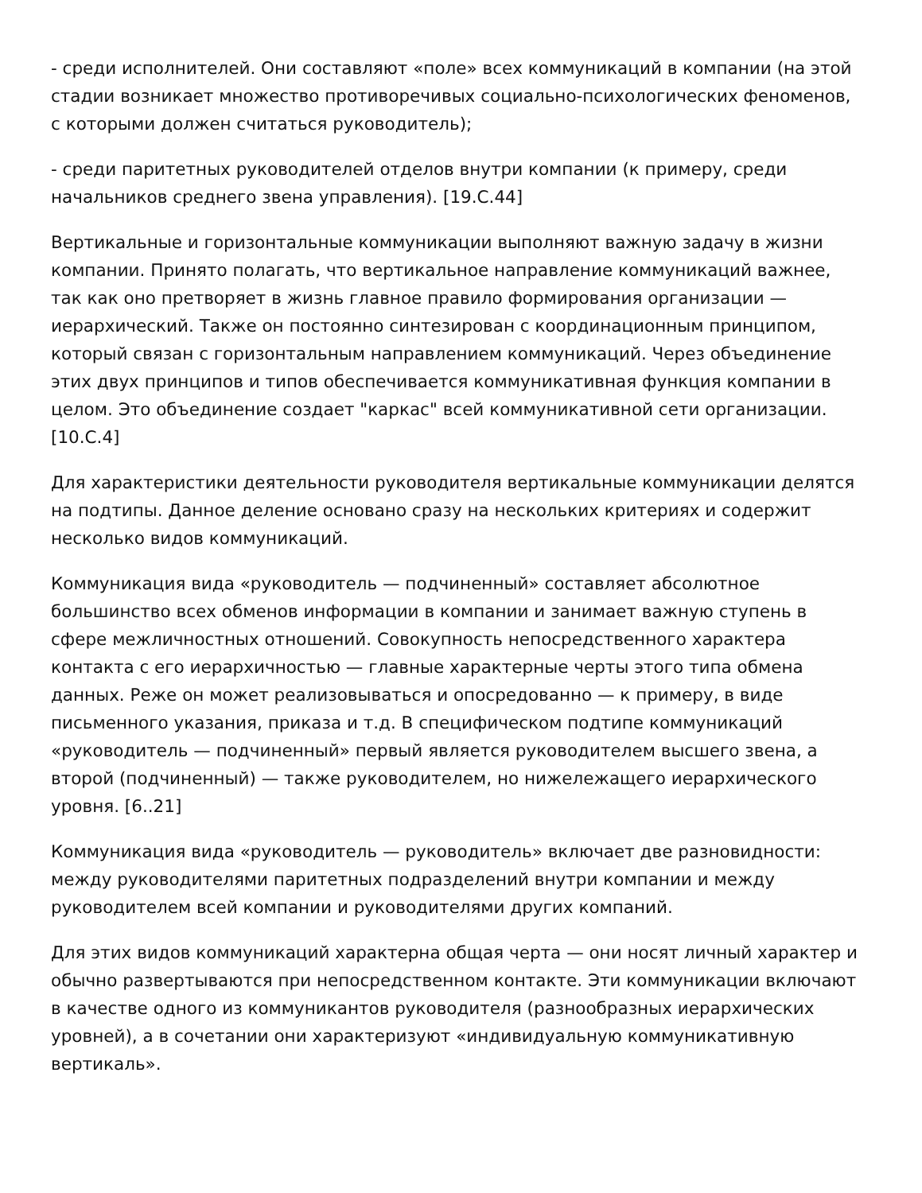- среди исполнителей. Они составляют «поле» всех коммуникаций в компании (на этой стадии возникает множество противоречивых социально-психологических феноменов, с которыми должен считаться руководитель);
- среди паритетных руководителей отделов внутри компании (к примеру, среди начальников среднего звена управления). [19.С.44]
Вертикальные и горизонтальные коммуникации выполняют важную задачу в жизни компании. Принято полагать, что вертикальное направление коммуникаций важнее, так как оно претворяет в жизнь главное правило формирования организации — иерархический. Также он постоянно синтезирован с координационным принципом, который связан с горизонтальным направлением коммуникаций. Через объединение этих двух принципов и типов обеспечивается коммуникативная функция компании в целом. Это объединение создает "каркас" всей коммуникативной сети организации. [10.С.4]
Для характеристики деятельности руководителя вертикальные коммуникации делятся на подтипы. Данное деление основано сразу на нескольких критериях и содержит несколько видов коммуникаций.
Коммуникация вида «руководитель — подчиненный» составляет абсолютное большинство всех обменов информации в компании и занимает важную ступень в сфере межличностных отношений. Совокупность непосредственного характера контакта с его иерархичностью — главные характерные черты этого типа обмена данных. Реже он может реализовываться и опосредованно — к примеру, в виде письменного указания, приказа и т.д. В специфическом подтипе коммуникаций «руководитель — подчиненный» первый является руководителем высшего звена, а второй (подчиненный) — также руководителем, но нижележащего иерархического уровня. [6..21]
Коммуникация вида «руководитель — руководитель» включает две разновидности: между руководителями паритетных подразделений внутри компании и между руководителем всей компании и руководителями других компаний.
Для этих видов коммуникаций характерна общая черта — они носят личный характер и обычно развертываются при непосредственном контакте. Эти коммуникации включают в качестве одного из коммуникантов руководителя (разнообразных иерархических уровней), а в сочетании они характеризуют «индивидуальную коммуникативную вертикаль».